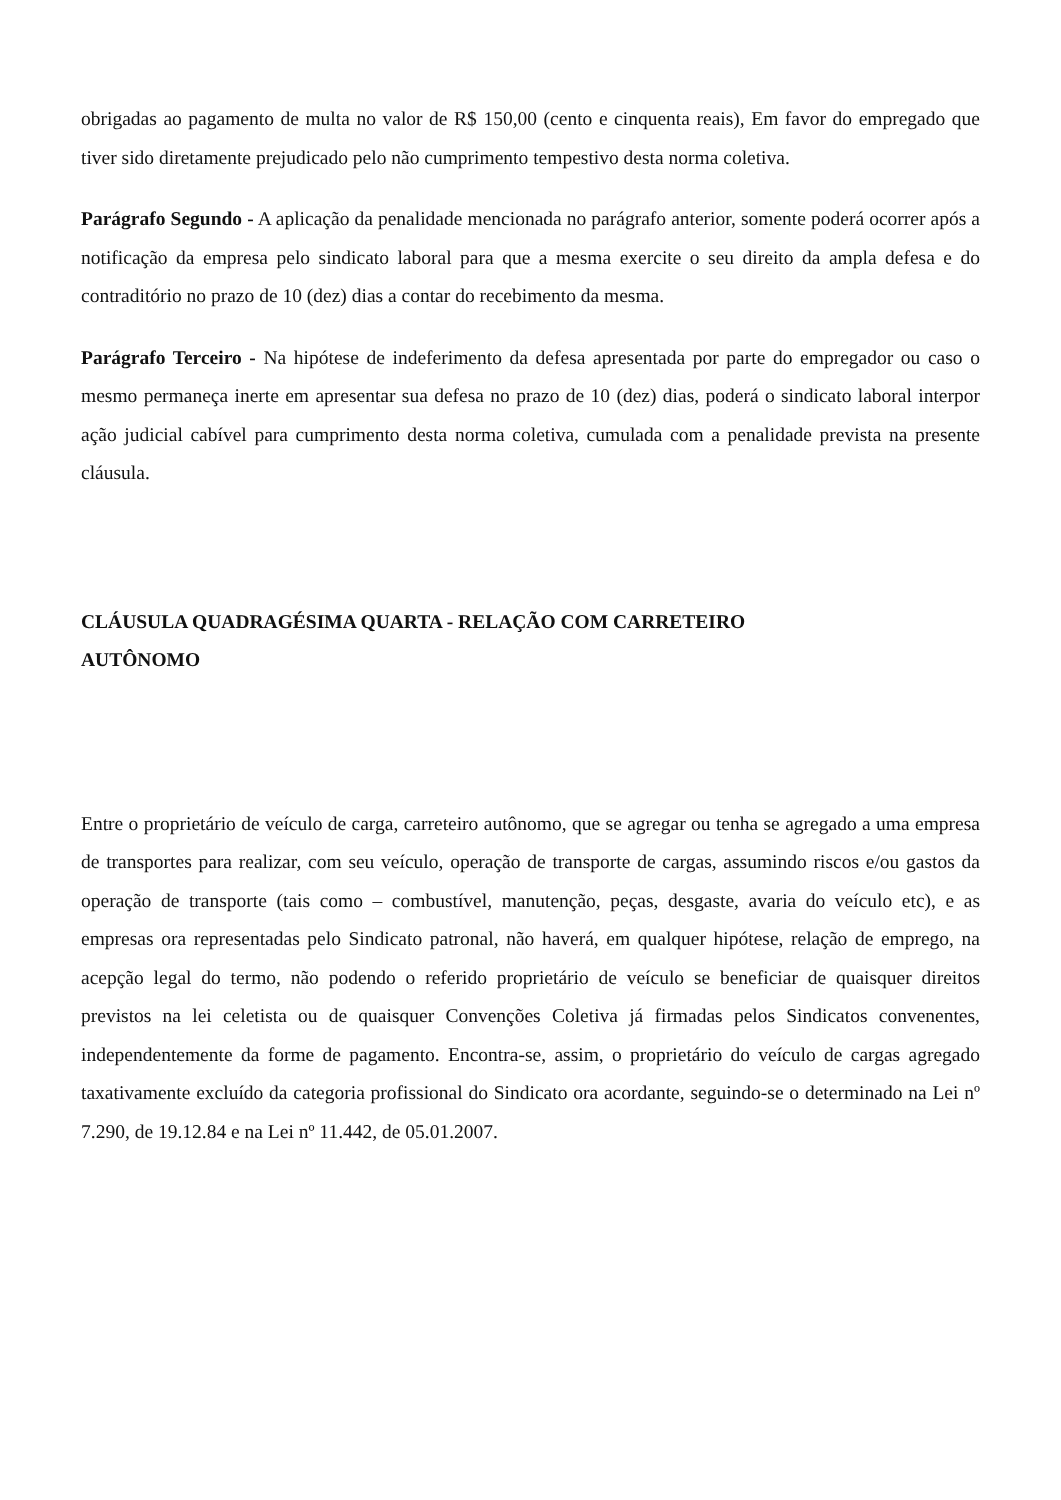obrigadas ao pagamento de multa no valor de R$ 150,00 (cento e cinquenta reais), Em favor do empregado que tiver sido diretamente prejudicado pelo não cumprimento tempestivo desta norma coletiva.
Parágrafo Segundo - A aplicação da penalidade mencionada no parágrafo anterior, somente poderá ocorrer após a notificação da empresa pelo sindicato laboral para que a mesma exercite o seu direito da ampla defesa e do contraditório no prazo de 10 (dez) dias a contar do recebimento da mesma.
Parágrafo Terceiro - Na hipótese de indeferimento da defesa apresentada por parte do empregador ou caso o mesmo permaneça inerte em apresentar sua defesa no prazo de 10 (dez) dias, poderá o sindicato laboral interpor ação judicial cabível para cumprimento desta norma coletiva, cumulada com a penalidade prevista na presente cláusula.
CLÁUSULA QUADRAGÉSIMA QUARTA - RELAÇÃO COM CARRETEIRO
AUTÔNOMO
Entre o proprietário de veículo de carga, carreteiro autônomo, que se agregar ou tenha se agregado a uma empresa de transportes para realizar, com seu veículo, operação de transporte de cargas, assumindo riscos e/ou gastos da operação de transporte (tais como – combustível, manutenção, peças, desgaste, avaria do veículo etc), e as empresas ora representadas pelo Sindicato patronal, não haverá, em qualquer hipótese, relação de emprego, na acepção legal do termo, não podendo o referido proprietário de veículo se beneficiar de quaisquer direitos previstos na lei celetista ou de quaisquer Convenções Coletiva já firmadas pelos Sindicatos convenentes, independentemente da forme de pagamento. Encontra-se, assim, o proprietário do veículo de cargas agregado taxativamente excluído da categoria profissional do Sindicato ora acordante, seguindo-se o determinado na Lei nº 7.290, de 19.12.84 e na Lei nº 11.442, de 05.01.2007.